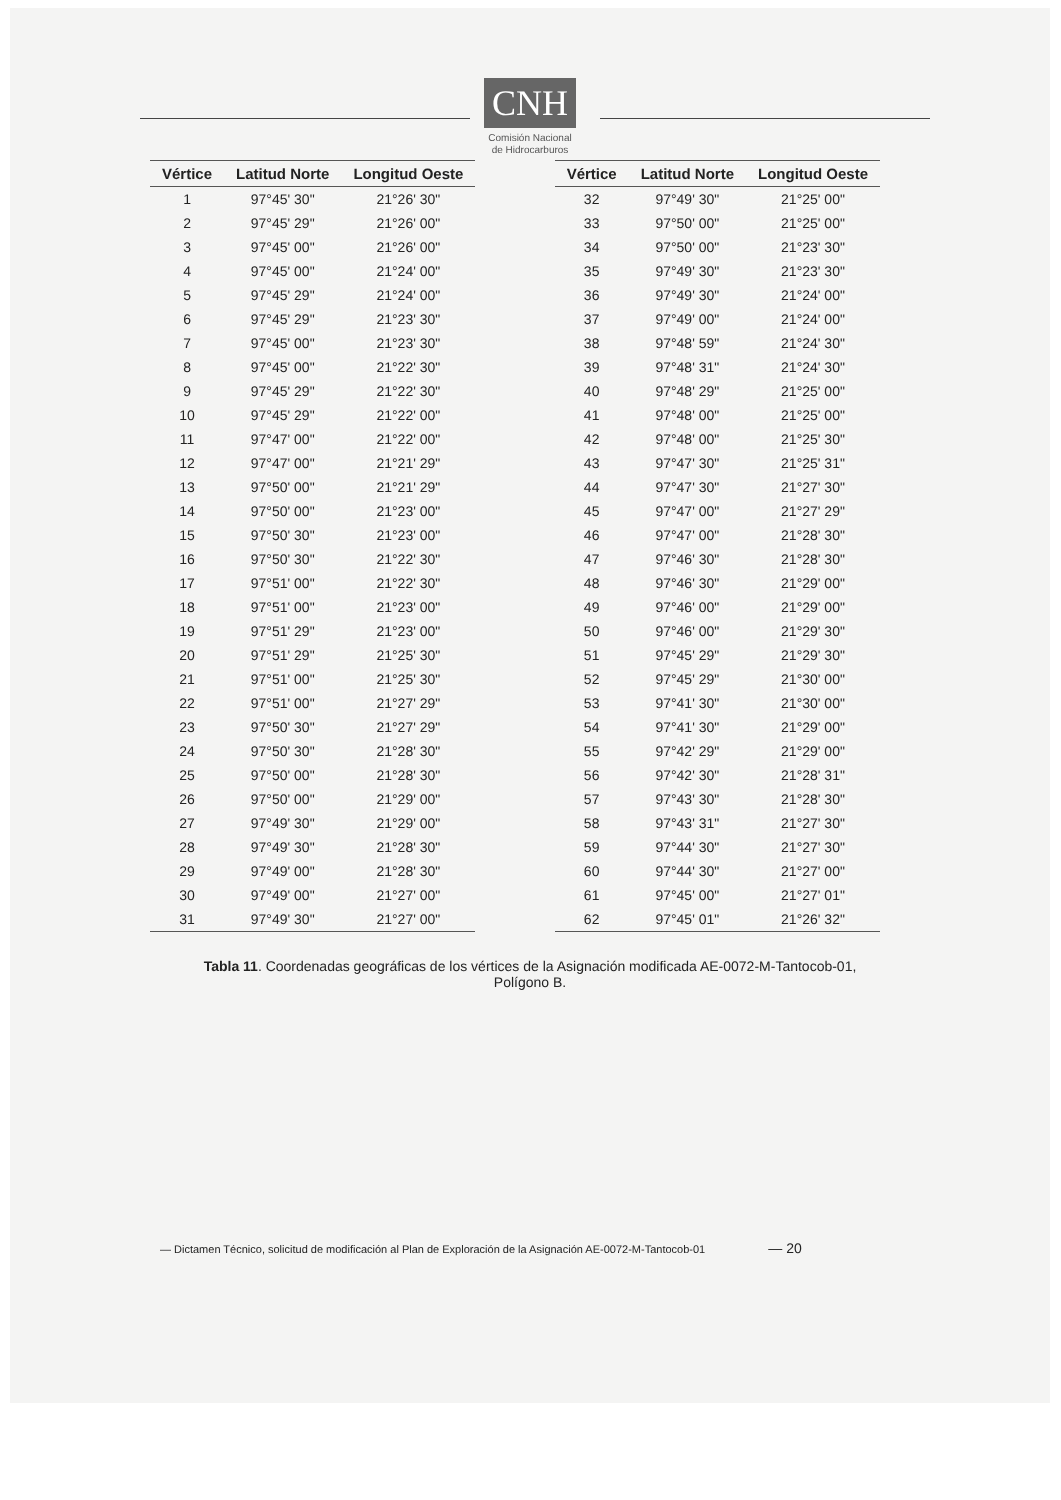CNH
Comisión Nacional
de Hidrocarburos
| Vértice | Latitud Norte | Longitud Oeste |
| --- | --- | --- |
| 1 | 97°45' 30" | 21°26' 30" |
| 2 | 97°45' 29" | 21°26' 00" |
| 3 | 97°45' 00" | 21°26' 00" |
| 4 | 97°45' 00" | 21°24' 00" |
| 5 | 97°45' 29" | 21°24' 00" |
| 6 | 97°45' 29" | 21°23' 30" |
| 7 | 97°45' 00" | 21°23' 30" |
| 8 | 97°45' 00" | 21°22' 30" |
| 9 | 97°45' 29" | 21°22' 30" |
| 10 | 97°45' 29" | 21°22' 00" |
| 11 | 97°47' 00" | 21°22' 00" |
| 12 | 97°47' 00" | 21°21' 29" |
| 13 | 97°50' 00" | 21°21' 29" |
| 14 | 97°50' 00" | 21°23' 00" |
| 15 | 97°50' 30" | 21°23' 00" |
| 16 | 97°50' 30" | 21°22' 30" |
| 17 | 97°51' 00" | 21°22' 30" |
| 18 | 97°51' 00" | 21°23' 00" |
| 19 | 97°51' 29" | 21°23' 00" |
| 20 | 97°51' 29" | 21°25' 30" |
| 21 | 97°51' 00" | 21°25' 30" |
| 22 | 97°51' 00" | 21°27' 29" |
| 23 | 97°50' 30" | 21°27' 29" |
| 24 | 97°50' 30" | 21°28' 30" |
| 25 | 97°50' 00" | 21°28' 30" |
| 26 | 97°50' 00" | 21°29' 00" |
| 27 | 97°49' 30" | 21°29' 00" |
| 28 | 97°49' 30" | 21°28' 30" |
| 29 | 97°49' 00" | 21°28' 30" |
| 30 | 97°49' 00" | 21°27' 00" |
| 31 | 97°49' 30" | 21°27' 00" |
| Vértice | Latitud Norte | Longitud Oeste |
| --- | --- | --- |
| 32 | 97°49' 30" | 21°25' 00" |
| 33 | 97°50' 00" | 21°25' 00" |
| 34 | 97°50' 00" | 21°23' 30" |
| 35 | 97°49' 30" | 21°23' 30" |
| 36 | 97°49' 30" | 21°24' 00" |
| 37 | 97°49' 00" | 21°24' 00" |
| 38 | 97°48' 59" | 21°24' 30" |
| 39 | 97°48' 31" | 21°24' 30" |
| 40 | 97°48' 29" | 21°25' 00" |
| 41 | 97°48' 00" | 21°25' 00" |
| 42 | 97°48' 00" | 21°25' 30" |
| 43 | 97°47' 30" | 21°25' 31" |
| 44 | 97°47' 30" | 21°27' 30" |
| 45 | 97°47' 00" | 21°27' 29" |
| 46 | 97°47' 00" | 21°28' 30" |
| 47 | 97°46' 30" | 21°28' 30" |
| 48 | 97°46' 30" | 21°29' 00" |
| 49 | 97°46' 00" | 21°29' 00" |
| 50 | 97°46' 00" | 21°29' 30" |
| 51 | 97°45' 29" | 21°29' 30" |
| 52 | 97°45' 29" | 21°30' 00" |
| 53 | 97°41' 30" | 21°30' 00" |
| 54 | 97°41' 30" | 21°29' 00" |
| 55 | 97°42' 29" | 21°29' 00" |
| 56 | 97°42' 30" | 21°28' 31" |
| 57 | 97°43' 30" | 21°28' 30" |
| 58 | 97°43' 31" | 21°27' 30" |
| 59 | 97°44' 30" | 21°27' 30" |
| 60 | 97°44' 30" | 21°27' 00" |
| 61 | 97°45' 00" | 21°27' 01" |
| 62 | 97°45' 01" | 21°26' 32" |
Tabla 11. Coordenadas geográficas de los vértices de la Asignación modificada AE-0072-M-Tantocob-01, Polígono B.
— Dictamen Técnico, solicitud de modificación al Plan de Exploración de la Asignación AE-0072-M-Tantocob-01 — 20